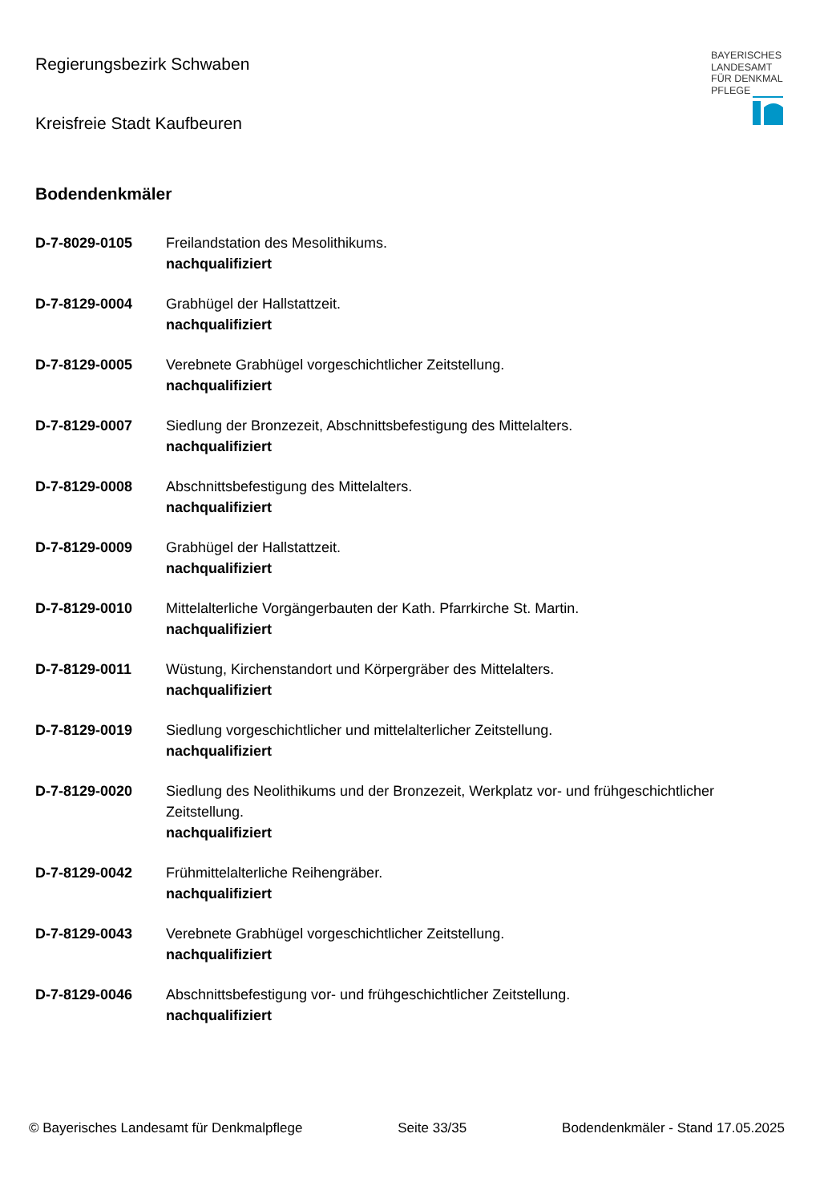Regierungsbezirk Schwaben
Kreisfreie Stadt Kaufbeuren
BAYERISCHES
LANDESAMT
FÜR DENKMAL
PFLEGE
Bodendenkmäler
D-7-8029-0105 Freilandstation des Mesolithikums.
nachqualifiziert
D-7-8129-0004 Grabhügel der Hallstattzeit.
nachqualifiziert
D-7-8129-0005 Verebnete Grabhügel vorgeschichtlicher Zeitstellung.
nachqualifiziert
D-7-8129-0007 Siedlung der Bronzezeit, Abschnittsbefestigung des Mittelalters.
nachqualifiziert
D-7-8129-0008 Abschnittsbefestigung des Mittelalters.
nachqualifiziert
D-7-8129-0009 Grabhügel der Hallstattzeit.
nachqualifiziert
D-7-8129-0010 Mittelalterliche Vorgängerbauten der Kath. Pfarrkirche St. Martin.
nachqualifiziert
D-7-8129-0011 Wüstung, Kirchenstandort und Körpergräber des Mittelalters.
nachqualifiziert
D-7-8129-0019 Siedlung vorgeschichtlicher und mittelalterlicher Zeitstellung.
nachqualifiziert
D-7-8129-0020 Siedlung des Neolithikums und der Bronzezeit, Werkplatz vor- und frühgeschichtlicher Zeitstellung.
nachqualifiziert
D-7-8129-0042 Frühmittelalterliche Reihengräber.
nachqualifiziert
D-7-8129-0043 Verebnete Grabhügel vorgeschichtlicher Zeitstellung.
nachqualifiziert
D-7-8129-0046 Abschnittsbefestigung vor- und frühgeschichtlicher Zeitstellung.
nachqualifiziert
© Bayerisches Landesamt für Denkmalpflege Seite 33/35 Bodendenkmäler - Stand 17.05.2025